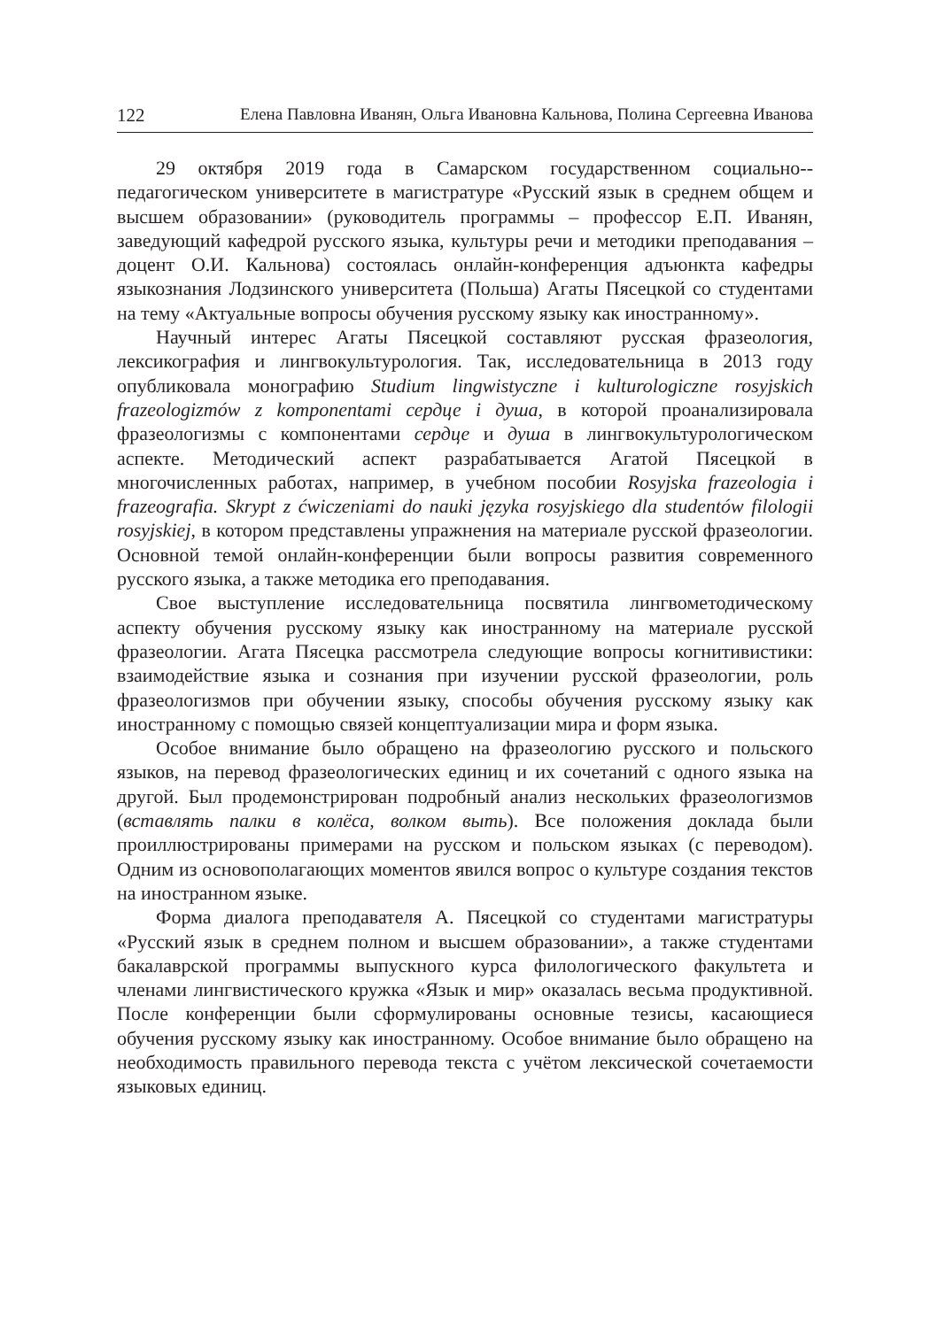122 Елена Павловна Иванян, Ольга Ивановна Кальнова, Полина Сергеевна Иванова
29 октября 2019 года в Самарском государственном социально--педагогическом университете в магистратуре «Русский язык в среднем общем и высшем образовании» (руководитель программы – профессор Е.П. Иванян, заведующий кафедрой русского языка, культуры речи и методики преподавания – доцент О.И. Кальнова) состоялась онлайн-конференция адъюнкта кафедры языкознания Лодзинского университета (Польша) Агаты Пясецкой со студентами на тему «Актуальные вопросы обучения русскому языку как иностранному».
Научный интерес Агаты Пясецкой составляют русская фразеология, лексикография и лингвокультурология. Так, исследовательница в 2013 году опубликовала монографию Studium lingwistyczne i kulturologiczne rosyjskich frazeologizmów z komponentami сердце i душа, в которой проанализировала фразеологизмы с компонентами сердце и душа в лингвокультурологическом аспекте. Методический аспект разрабатывается Агатой Пясецкой в многочисленных работах, например, в учебном пособии Rosyjska frazeologia i frazeografia. Skrypt z ćwiczeniami do nauki języka rosyjskiego dla studentów filologii rosyjskiej, в котором представлены упражнения на материале русской фразеологии. Основной темой онлайн-конференции были вопросы развития современного русского языка, а также методика его преподавания.
Свое выступление исследовательница посвятила лингвометодическому аспекту обучения русскому языку как иностранному на материале русской фразеологии. Агата Пясецка рассмотрела следующие вопросы когнитивистики: взаимодействие языка и сознания при изучении русской фразеологии, роль фразеологизмов при обучении языку, способы обучения русскому языку как иностранному с помощью связей концептуализации мира и форм языка.
Особое внимание было обращено на фразеологию русского и польского языков, на перевод фразеологических единиц и их сочетаний с одного языка на другой. Был продемонстрирован подробный анализ нескольких фразеологизмов (вставлять палки в колёса, волком выть). Все положения доклада были проиллюстрированы примерами на русском и польском языках (с переводом). Одним из основополагающих моментов явился вопрос о культуре создания текстов на иностранном языке.
Форма диалога преподавателя А. Пясецкой со студентами магистратуры «Русский язык в среднем полном и высшем образовании», а также студентами бакалаврской программы выпускного курса филологического факультета и членами лингвистического кружка «Язык и мир» оказалась весьма продуктивной. После конференции были сформулированы основные тезисы, касающиеся обучения русскому языку как иностранному. Особое внимание было обращено на необходимость правильного перевода текста с учётом лексической сочетаемости языковых единиц.